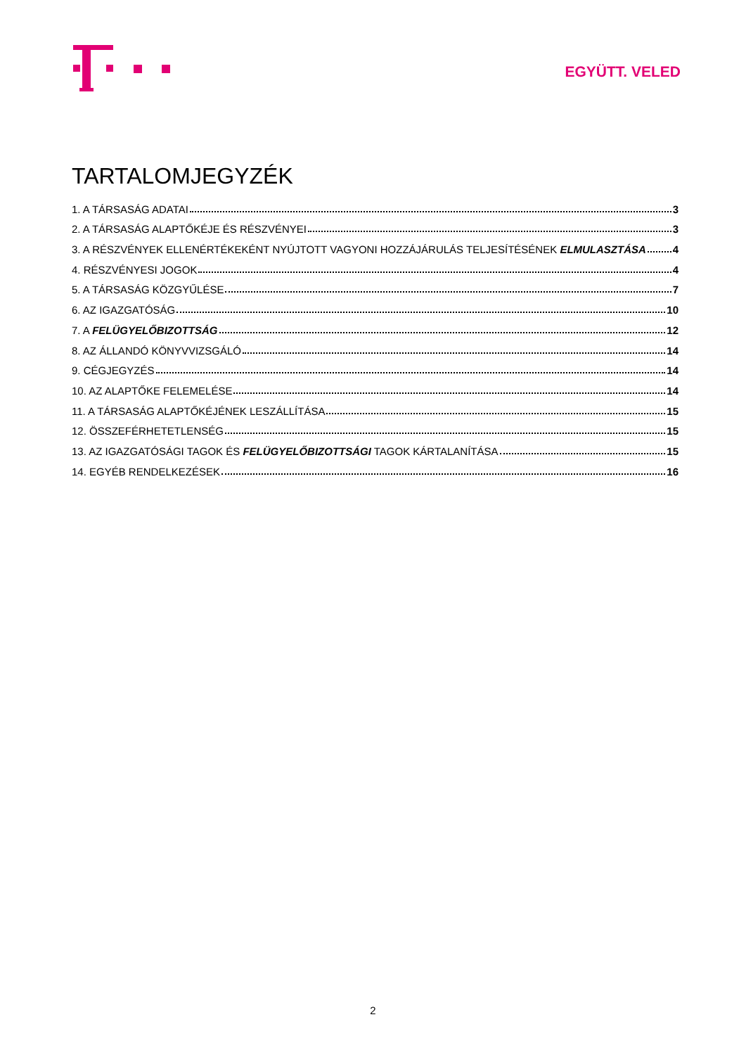EGYÜTT. VELED
TARTALOMJEGYZÉK
1. A TÁRSASÁG ADATAI 3
2. A TÁRSASÁG ALAPTŐKÉJE ÉS RÉSZVÉNYEI 3
3. A RÉSZVÉNYEK ELLENÉRTÉKEKÉNT NYÚJTOTT VAGYONI HOZZÁJÁRULÁS TELJESÍTÉSÉNEK ELMULASZTÁSA 4
4. RÉSZVÉNYESI JOGOK 4
5. A TÁRSASÁG KÖZGYŰLÉSE 7
6. AZ IGAZGATÓSÁG 10
7. A FELÜGYELŐBIZOTTSÁG 12
8. AZ ÁLLANDÓ KÖNYVVIZSGÁLÓ 14
9. CÉGJEGYZÉS 14
10. AZ ALAPTŐKE FELEMELÉSE 14
11. A TÁRSASÁG ALAPTŐKÉJÉNEK LESZÁLLÍTÁSA 15
12. ÖSSZEFÉRHETETLENSÉG 15
13. AZ IGAZGATÓSÁGI TAGOK ÉS FELÜGYELŐBIZOTTSÁGI TAGOK KÁRTALANÍTÁSA 15
14. EGYÉB RENDELKEZÉSEK 16
2